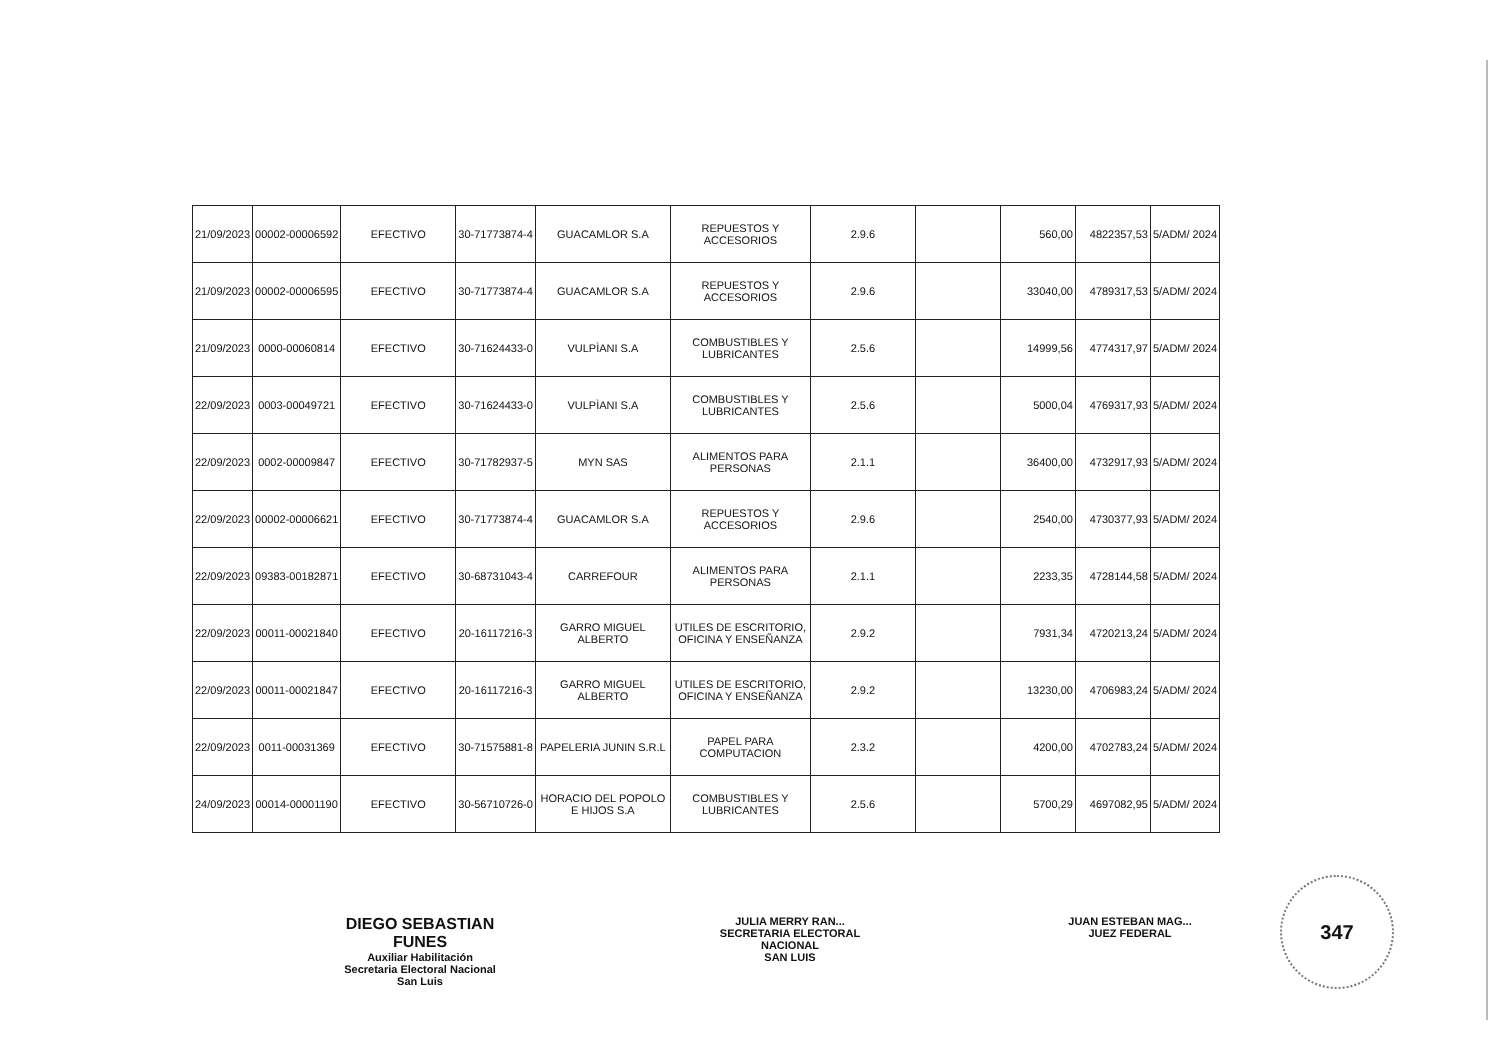| 21/09/2023 | 00002-00006592 | EFECTIVO | 30-71773874-4 | GUACAMLOR S.A | REPUESTOS Y ACCESORIOS | 2.9.6 | | 560,00 | 4822357,53 | 5/ADM/ 2024 |
| 21/09/2023 | 00002-00006595 | EFECTIVO | 30-71773874-4 | GUACAMLOR S.A | REPUESTOS Y ACCESORIOS | 2.9.6 | | 33040,00 | 4789317,53 | 5/ADM/ 2024 |
| 21/09/2023 | 0000-00060814 | EFECTIVO | 30-71624433-0 | VULPÌANI S.A | COMBUSTIBLES Y LUBRICANTES | 2.5.6 | | 14999,56 | 4774317,97 | 5/ADM/ 2024 |
| 22/09/2023 | 0003-00049721 | EFECTIVO | 30-71624433-0 | VULPÌANI S.A | COMBUSTIBLES Y LUBRICANTES | 2.5.6 | | 5000,04 | 4769317,93 | 5/ADM/ 2024 |
| 22/09/2023 | 0002-00009847 | EFECTIVO | 30-71782937-5 | MYN SAS | ALIMENTOS PARA PERSONAS | 2.1.1 | | 36400,00 | 4732917,93 | 5/ADM/ 2024 |
| 22/09/2023 | 00002-00006621 | EFECTIVO | 30-71773874-4 | GUACAMLOR S.A | REPUESTOS Y ACCESORIOS | 2.9.6 | | 2540,00 | 4730377,93 | 5/ADM/ 2024 |
| 22/09/2023 | 09383-00182871 | EFECTIVO | 30-68731043-4 | CARREFOUR | ALIMENTOS PARA PERSONAS | 2.1.1 | | 2233,35 | 4728144,58 | 5/ADM/ 2024 |
| 22/09/2023 | 00011-00021840 | EFECTIVO | 20-16117216-3 | GARRO MIGUEL ALBERTO | UTILES DE ESCRITORIO, OFICINA Y ENSEÑANZA | 2.9.2 | | 7931,34 | 4720213,24 | 5/ADM/ 2024 |
| 22/09/2023 | 00011-00021847 | EFECTIVO | 20-16117216-3 | GARRO MIGUEL ALBERTO | UTILES DE ESCRITORIO, OFICINA Y ENSEÑANZA | 2.9.2 | | 13230,00 | 4706983,24 | 5/ADM/ 2024 |
| 22/09/2023 | 0011-00031369 | EFECTIVO | 30-71575881-8 | PAPELERIA JUNIN S.R.L | PAPEL PARA COMPUTACION | 2.3.2 | | 4200,00 | 4702783,24 | 5/ADM/ 2024 |
| 24/09/2023 | 00014-00001190 | EFECTIVO | 30-56710726-0 | HORACIO DEL POPOLO E HIJOS S.A | COMBUSTIBLES Y LUBRICANTES | 2.5.6 | | 5700,29 | 4697082,95 | 5/ADM/ 2024 |
DIEGO SEBASTIAN FUNES
Auxiliar Habilitación
Secretaria Electoral Nacional
San Luis
JULIA MERRY RAN...
SECRETARIA ELECTORAL NACIONAL
SAN LUIS
JUAN ESTEBAN MAG...
JUEZ FEDERAL
347